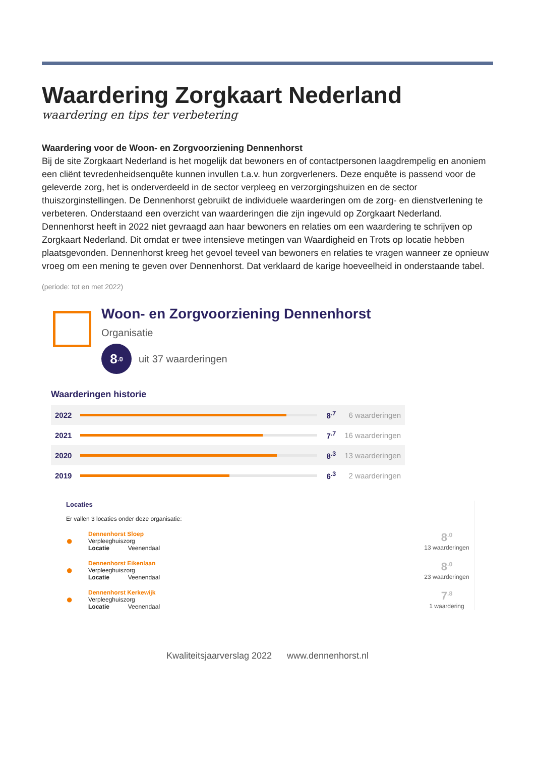Waardering Zorgkaart Nederland
waardering en tips ter verbetering
Waardering voor de Woon- en Zorgvoorziening Dennenhorst
Bij de site Zorgkaart Nederland is het mogelijk dat bewoners en of contactpersonen laagdrempelig en anoniem een cliënt tevredenheidsenquête kunnen invullen t.a.v. hun zorgverleners. Deze enquête is passend voor de geleverde zorg, het is onderverdeeld in de sector verpleeg en verzorgingshuizen en de sector thuiszorginstellingen. De Dennenhorst gebruikt de individuele waarderingen om de zorg- en dienstverlening te verbeteren. Onderstaand een overzicht van waarderingen die zijn ingevuld op Zorgkaart Nederland.
Dennenhorst heeft in 2022 niet gevraagd aan haar bewoners en relaties om een waardering te schrijven op Zorgkaart Nederland. Dit omdat er twee intensieve metingen van Waardigheid en Trots op locatie hebben plaatsgevonden. Dennenhorst kreeg het gevoel teveel van bewoners en relaties te vragen wanneer ze opnieuw vroeg om een mening te geven over Dennenhorst. Dat verklaard de karige hoeveelheid in onderstaande tabel.
(periode: tot en met 2022)
Woon- en Zorgvoorziening Dennenhorst
Organisatie
8<sup>.0</sup>
uit 37 waarderingen
Waarderingen historie
| 2022 | | 8<sup>.7</sup> | 6 waarderingen |
| 2021 | | 7<sup>.7</sup> | 16 waarderingen |
| 2020 | | 8<sup>.3</sup> | 13 waarderingen |
| 2019 | | 6<sup>.3</sup> | 2 waarderingen |
Locaties
Er vallen 3 locaties onder deze organisatie:
●
Dennenhorst Sloep
Verpleeghuiszorg
Locatie Veenendaal
8<sup>.0</sup>
13 waarderingen
●
Dennenhorst Eikenlaan
Verpleeghuiszorg
Locatie Veenendaal
8<sup>.0</sup>
23 waarderingen
●
Dennenhorst Kerkewijk
Verpleeghuiszorg
Locatie Veenendaal
7<sup>.8</sup>
1 waardering
Kwaliteitsjaarverslag 2022 www.dennenhorst.nl